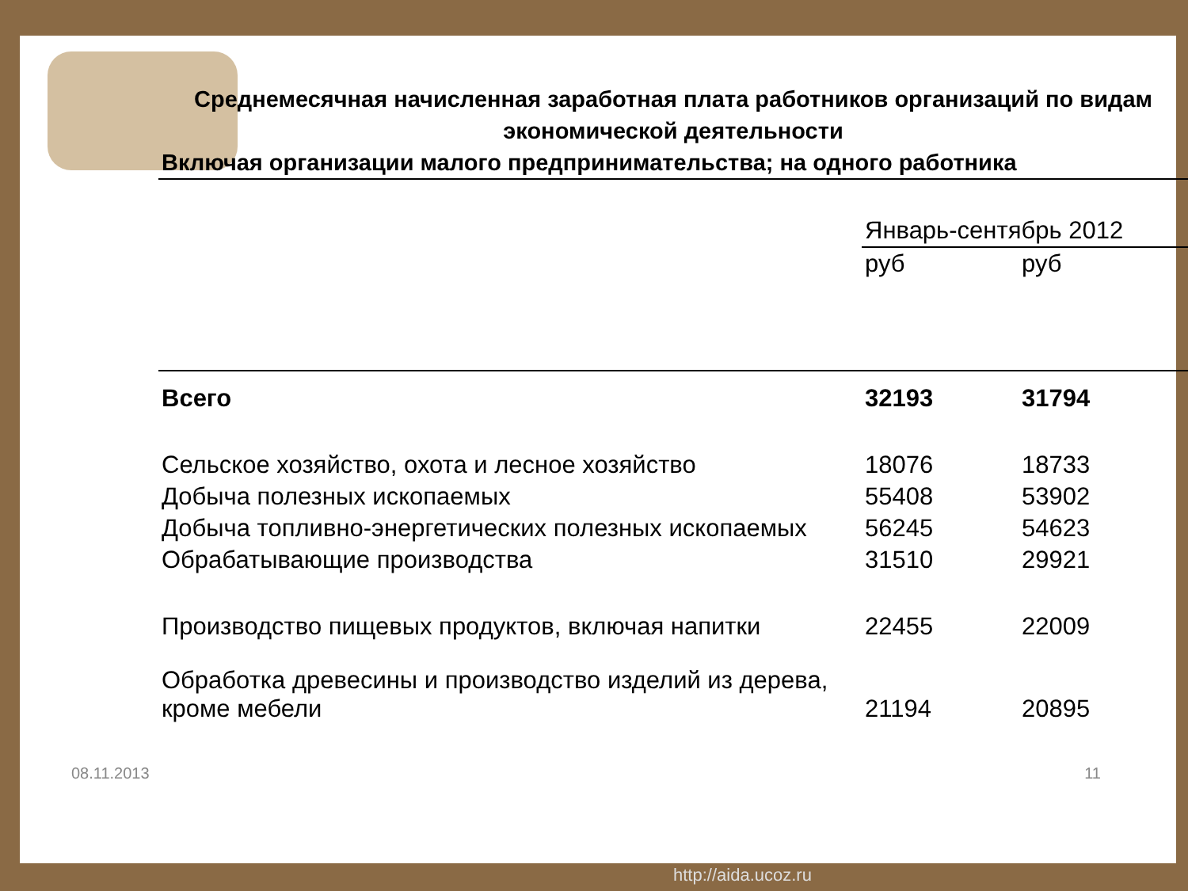Среднемесячная начисленная заработная плата работников организаций по видам экономической деятельности
Включая организации малого предпринимательства; на одного работника
| | Январь-сентябрь 2012 | |
| | руб | руб |
| Всего | 32193 | 31794 |
| Сельское хозяйство, охота и лесное хозяйство | 18076 | 18733 |
| Добыча полезных ископаемых | 55408 | 53902 |
| Добыча топливно-энергетических полезных ископаемых | 56245 | 54623 |
| Обрабатывающие производства | 31510 | 29921 |
| Производство пищевых продуктов, включая напитки | 22455 | 22009 |
| Обработка древесины и производство изделий из дерева, кроме мебели | 21194 | 20895 |
08.11.2013 11
http://aida.ucoz.ru